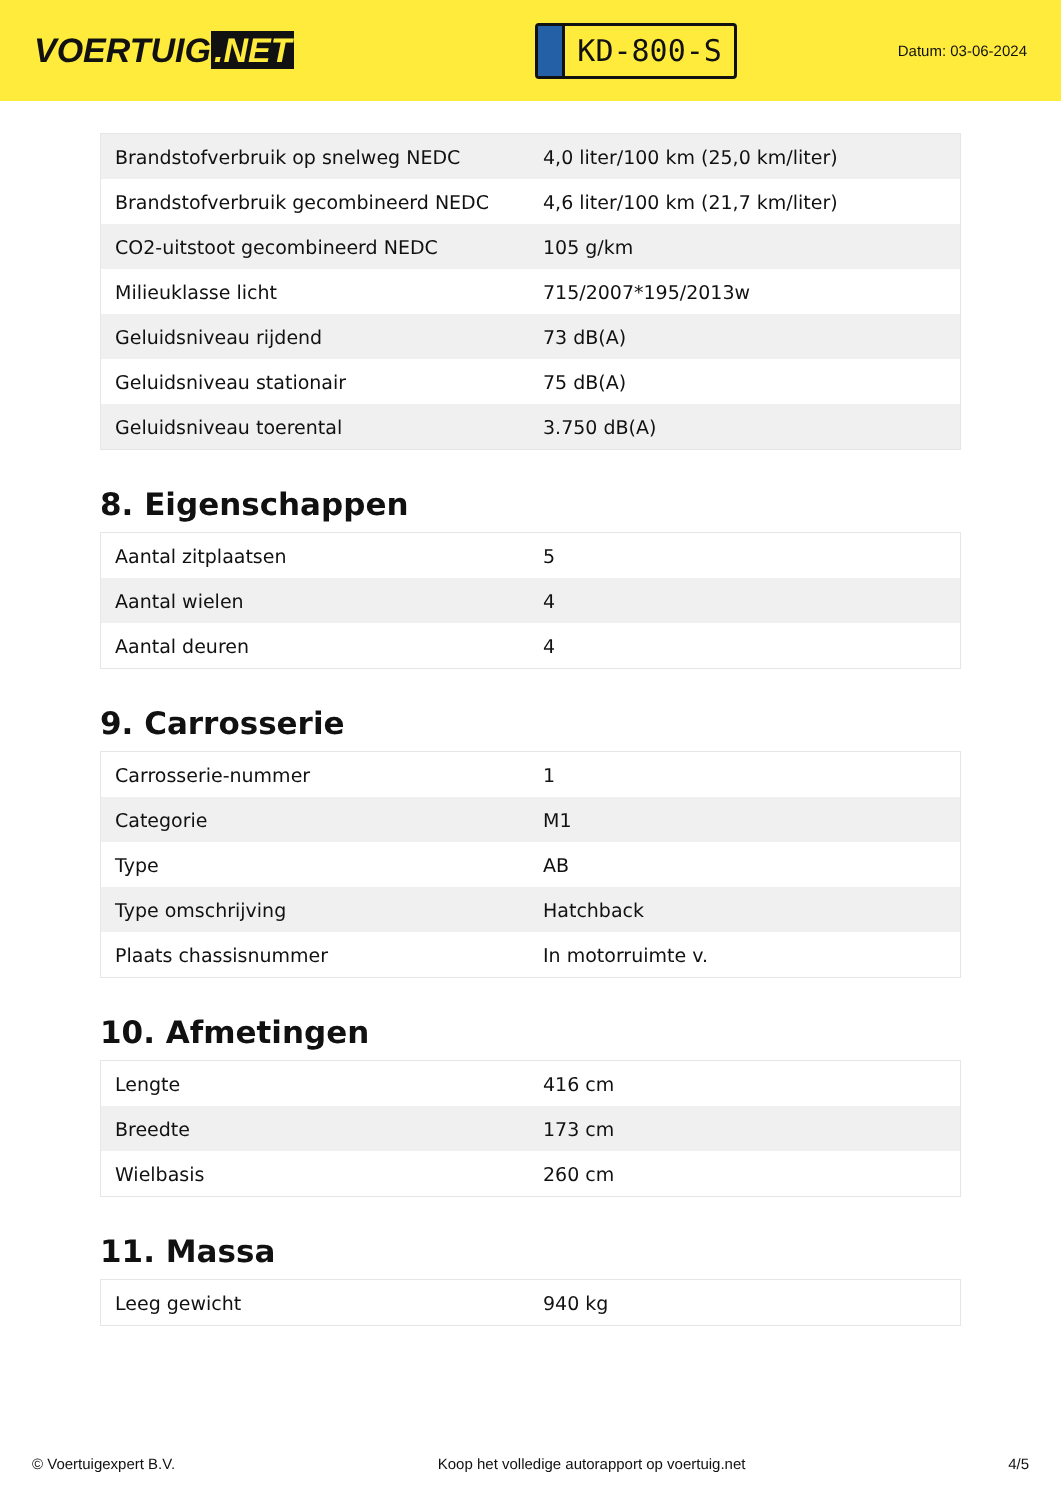VOERTUIG.NET
KD-800-S
Datum: 03-06-2024
| Brandstofverbruik op snelweg NEDC | 4,0 liter/100 km (25,0 km/liter) |
| Brandstofverbruik gecombineerd NEDC | 4,6 liter/100 km (21,7 km/liter) |
| CO2-uitstoot gecombineerd NEDC | 105 g/km |
| Milieuklasse licht | 715/2007*195/2013w |
| Geluidsniveau rijdend | 73 dB(A) |
| Geluidsniveau stationair | 75 dB(A) |
| Geluidsniveau toerental | 3.750 dB(A) |
8. Eigenschappen
| Aantal zitplaatsen | 5 |
| Aantal wielen | 4 |
| Aantal deuren | 4 |
9. Carrosserie
| Carrosserie-nummer | 1 |
| Categorie | M1 |
| Type | AB |
| Type omschrijving | Hatchback |
| Plaats chassisnummer | In motorruimte v. |
10. Afmetingen
| Lengte | 416 cm |
| Breedte | 173 cm |
| Wielbasis | 260 cm |
11. Massa
| Leeg gewicht | 940 kg |
© Voertuigexpert B.V. Koop het volledige autorapport op voertuig.net 4/5